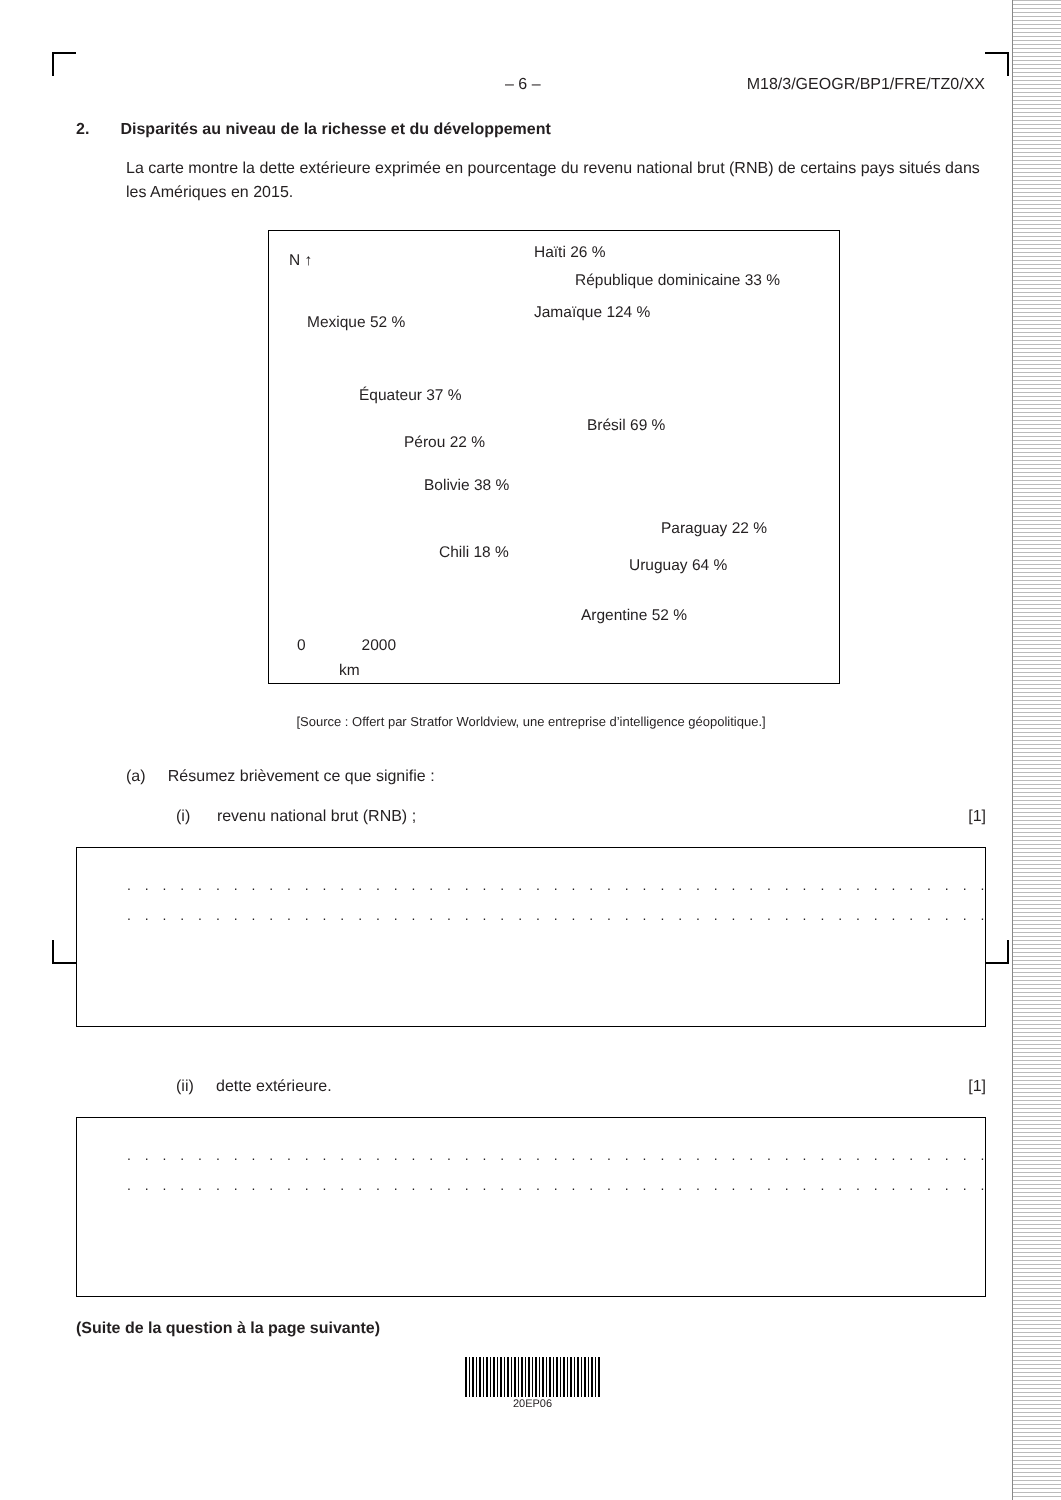– 6 – M18/3/GEOGR/BP1/FRE/TZ0/XX
2. Disparités au niveau de la richesse et du développement
La carte montre la dette extérieure exprimée en pourcentage du revenu national brut (RNB) de certains pays situés dans les Amériques en 2015.
N ↑ Haïti 26 %
République dominicaine 33 %
Jamaïque 124 %
Mexique 52 %
Équateur 37 %
Brésil 69 %
Pérou 22 %
Bolivie 38 %
Paraguay 22 %
Chili 18 %
Uruguay 64 %
Argentine 52 %
0 2000
km
[Source : Offert par Stratfor Worldview, une entreprise d’intelligence géopolitique.]
(a) Résumez brièvement ce que signifie :
(i) revenu national brut (RNB) ; [1]
. . . . . . . . . . . . . . . . . . . . . . . . . . . . . . . . . . . . . . . . . . . . . . . . . . . . . . . . . . . . . . . . . . . . . . .
. . . . . . . . . . . . . . . . . . . . . . . . . . . . . . . . . . . . . . . . . . . . . . . . . . . . . . . . . . . . . . . . . . . . . . .
(ii) dette extérieure. [1]
. . . . . . . . . . . . . . . . . . . . . . . . . . . . . . . . . . . . . . . . . . . . . . . . . . . . . . . . . . . . . . . . . . . . . . .
. . . . . . . . . . . . . . . . . . . . . . . . . . . . . . . . . . . . . . . . . . . . . . . . . . . . . . . . . . . . . . . . . . . . . . .
(Suite de la question à la page suivante)
20EP06